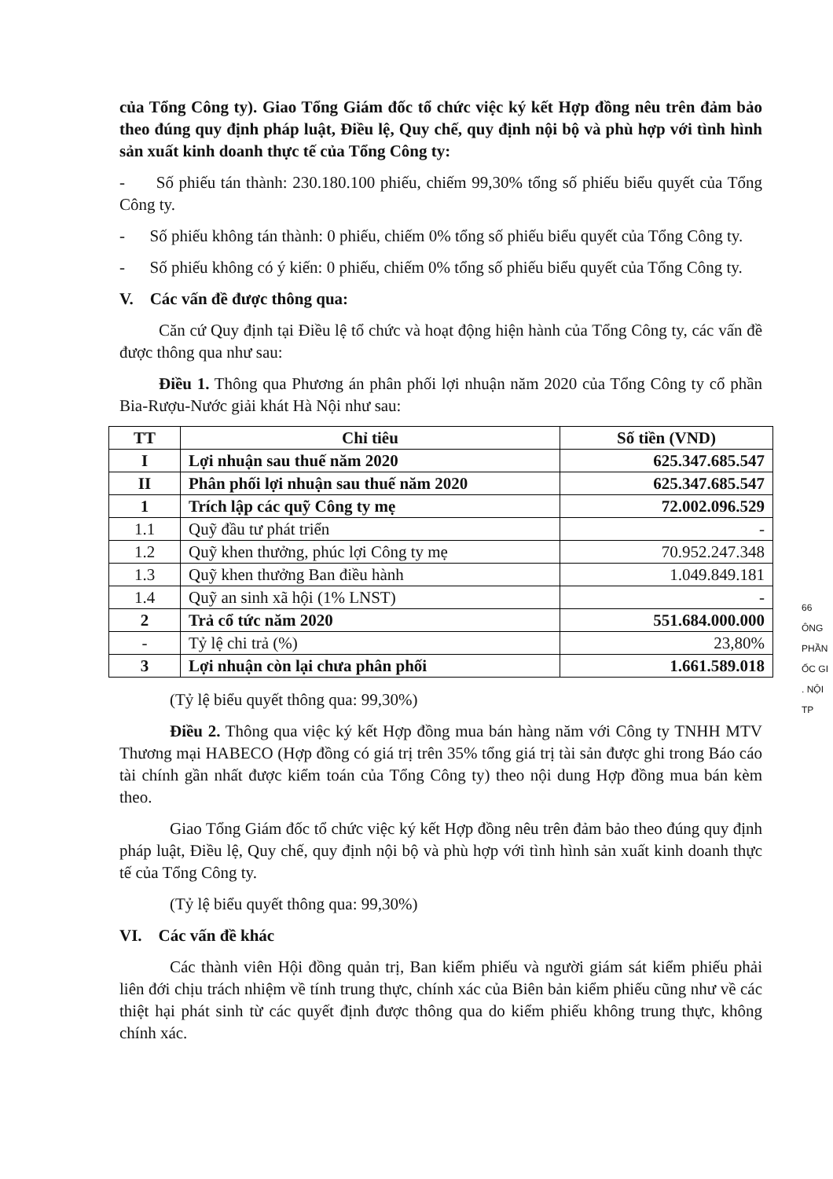của Tổng Công ty). Giao Tổng Giám đốc tổ chức việc ký kết Hợp đồng nêu trên đảm bảo theo đúng quy định pháp luật, Điều lệ, Quy chế, quy định nội bộ và phù hợp với tình hình sản xuất kinh doanh thực tế của Tổng Công ty:
- Số phiếu tán thành: 230.180.100 phiếu, chiếm 99,30% tổng số phiếu biểu quyết của Tổng Công ty.
- Số phiếu không tán thành: 0 phiếu, chiếm 0% tổng số phiếu biểu quyết của Tổng Công ty.
- Số phiếu không có ý kiến: 0 phiếu, chiếm 0% tổng số phiếu biểu quyết của Tổng Công ty.
V. Các vấn đề được thông qua:
Căn cứ Quy định tại Điều lệ tổ chức và hoạt động hiện hành của Tổng Công ty, các vấn đề được thông qua như sau:
Điều 1. Thông qua Phương án phân phối lợi nhuận năm 2020 của Tổng Công ty cổ phần Bia-Rượu-Nước giải khát Hà Nội như sau:
| TT | Chỉ tiêu | Số tiền (VND) |
| --- | --- | --- |
| I | Lợi nhuận sau thuế năm 2020 | 625.347.685.547 |
| II | Phân phối lợi nhuận sau thuế năm 2020 | 625.347.685.547 |
| 1 | Trích lập các quỹ Công ty mẹ | 72.002.096.529 |
| 1.1 | Quỹ đầu tư phát triển | - |
| 1.2 | Quỹ khen thưởng, phúc lợi Công ty mẹ | 70.952.247.348 |
| 1.3 | Quỹ khen thưởng Ban điều hành | 1.049.849.181 |
| 1.4 | Quỹ an sinh xã hội (1% LNST) | - |
| 2 | Trả cổ tức năm 2020 | 551.684.000.000 |
| - | Tỷ lệ chi trả (%) | 23,80% |
| 3 | Lợi nhuận còn lại chưa phân phối | 1.661.589.018 |
(Tỷ lệ biểu quyết thông qua: 99,30%)
Điều 2. Thông qua việc ký kết Hợp đồng mua bán hàng năm với Công ty TNHH MTV Thương mại HABECO (Hợp đồng có giá trị trên 35% tổng giá trị tài sản được ghi trong Báo cáo tài chính gần nhất được kiểm toán của Tổng Công ty) theo nội dung Hợp đồng mua bán kèm theo.
Giao Tổng Giám đốc tổ chức việc ký kết Hợp đồng nêu trên đảm bảo theo đúng quy định pháp luật, Điều lệ, Quy chế, quy định nội bộ và phù hợp với tình hình sản xuất kinh doanh thực tế của Tổng Công ty.
(Tỷ lệ biểu quyết thông qua: 99,30%)
VI. Các vấn đề khác
Các thành viên Hội đồng quản trị, Ban kiểm phiếu và người giám sát kiểm phiếu phải liên đới chịu trách nhiệm về tính trung thực, chính xác của Biên bản kiểm phiếu cũng như về các thiệt hại phát sinh từ các quyết định được thông qua do kiểm phiếu không trung thực, không chính xác.
66
ÔNG
PHẦN
ỐC GI
. NỘI
TP